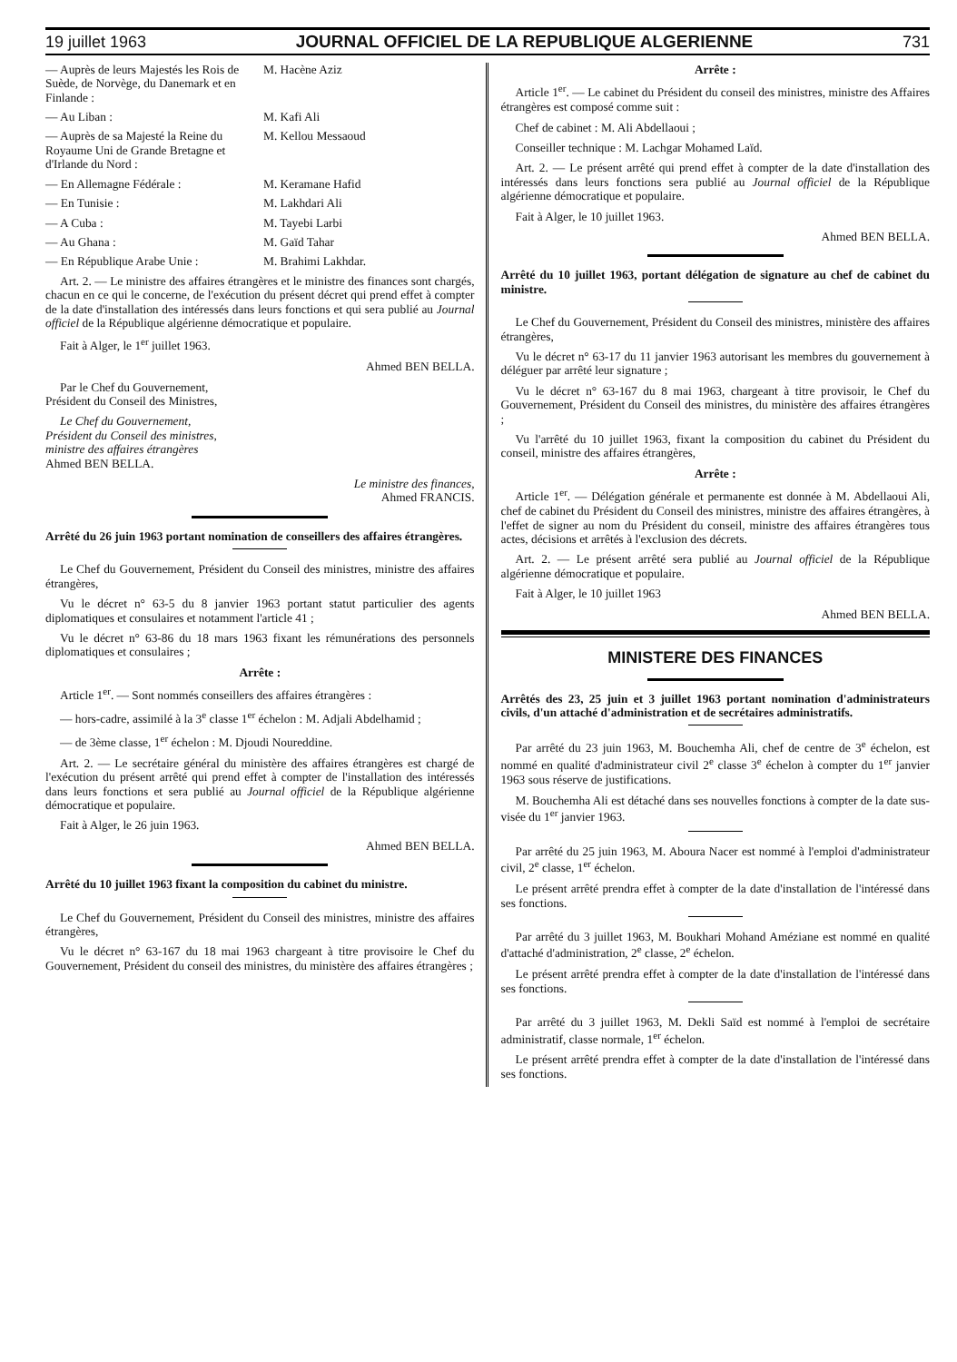19 juillet 1963 JOURNAL OFFICIEL DE LA REPUBLIQUE ALGERIENNE 731
— Auprès de leurs Majestés les Rois de Suède, de Norvège, du Danemark et en Finlande : M. Hacène Aziz
— Au Liban : M. Kafi Ali
— Auprès de sa Majesté la Reine du Royaume Uni de Grande Bretagne et d'Irlande du Nord : M. Kellou Messaoud
— En Allemagne Fédérale : M. Keramane Hafid
— En Tunisie : M. Lakhdari Ali
— A Cuba : M. Tayebi Larbi
— Au Ghana : M. Gaïd Tahar
— En République Arabe Unie : M. Brahimi Lakhdar.
Art. 2. — Le ministre des affaires étrangères et le ministre des finances sont chargés, chacun en ce qui le concerne, de l'exécution du présent décret qui prend effet à compter de la date d'installation des intéressés dans leurs fonctions et qui sera publié au Journal officiel de la République algérienne démocratique et populaire.
Fait à Alger, le 1<sup>er</sup> juillet 1963.
Ahmed BEN BELLA.
Par le Chef du Gouvernement,
Président du Conseil des Ministres,
Le Chef du Gouvernement,
Président du Conseil des ministres,
ministre des affaires étrangères
Ahmed BEN BELLA.
Le ministre des finances,
Ahmed FRANCIS.
Arrêté du 26 juin 1963 portant nomination de conseillers des affaires étrangères.
Le Chef du Gouvernement, Président du Conseil des ministres, ministre des affaires étrangères,
Vu le décret n° 63-5 du 8 janvier 1963 portant statut particulier des agents diplomatiques et consulaires et notamment l'article 41 ;
Vu le décret n° 63-86 du 18 mars 1963 fixant les rémunérations des personnels diplomatiques et consulaires ;
Arrête :
Article 1<sup>er</sup>. — Sont nommés conseillers des affaires étrangères :
— hors-cadre, assimilé à la 3<sup>e</sup> classe 1<sup>er</sup> échelon : M. Adjali Abdelhamid ;
— de 3ème classe, 1<sup>er</sup> échelon : M. Djoudi Noureddine.
Art. 2. — Le secrétaire général du ministère des affaires étrangères est chargé de l'exécution du présent arrêté qui prend effet à compter de l'installation des intéressés dans leurs fonctions et sera publié au Journal officiel de la République algérienne démocratique et populaire.
Fait à Alger, le 26 juin 1963.
Ahmed BEN BELLA.
Arrêté du 10 juillet 1963 fixant la composition du cabinet du ministre.
Le Chef du Gouvernement, Président du Conseil des ministres, ministre des affaires étrangères,
Vu le décret n° 63-167 du 18 mai 1963 chargeant à titre provisoire le Chef du Gouvernement, Président du conseil des ministres, du ministère des affaires étrangères ;
Arrête :
Article 1<sup>er</sup>. — Le cabinet du Président du conseil des ministres, ministre des Affaires étrangères est composé comme suit :
Chef de cabinet : M. Ali Abdellaoui ;
Conseiller technique : M. Lachgar Mohamed Laïd.
Art. 2. — Le présent arrêté qui prend effet à compter de la date d'installation des intéressés dans leurs fonctions sera publié au Journal officiel de la République algérienne démocratique et populaire.
Fait à Alger, le 10 juillet 1963.
Ahmed BEN BELLA.
Arrêté du 10 juillet 1963, portant délégation de signature au chef de cabinet du ministre.
Le Chef du Gouvernement, Président du Conseil des ministres, ministère des affaires étrangères,
Vu le décret n° 63-17 du 11 janvier 1963 autorisant les membres du gouvernement à déléguer par arrêté leur signature ;
Vu le décret n° 63-167 du 8 mai 1963, chargeant à titre provisoir, le Chef du Gouvernement, Président du Conseil des ministres, du ministère des affaires étrangères ;
Vu l'arrêté du 10 juillet 1963, fixant la composition du cabinet du Président du conseil, ministre des affaires étrangères,
Arrête :
Article 1<sup>er</sup>. — Délégation générale et permanente est donnée à M. Abdellaoui Ali, chef de cabinet du Président du Conseil des ministres, ministre des affaires étrangères, à l'effet de signer au nom du Président du conseil, ministre des affaires étrangères tous actes, décisions et arrêtés à l'exclusion des décrets.
Art. 2. — Le présent arrêté sera publié au Journal officiel de la République algérienne démocratique et populaire.
Fait à Alger, le 10 juillet 1963
Ahmed BEN BELLA.
MINISTERE DES FINANCES
Arrêtés des 23, 25 juin et 3 juillet 1963 portant nomination d'administrateurs civils, d'un attaché d'administration et de secrétaires administratifs.
Par arrêté du 23 juin 1963, M. Bouchemha Ali, chef de centre de 3<sup>e</sup> échelon, est nommé en qualité d'administrateur civil 2<sup>e</sup> classe 3<sup>e</sup> échelon à compter du 1<sup>er</sup> janvier 1963 sous réserve de justifications.
M. Bouchemha Ali est détaché dans ses nouvelles fonctions à compter de la date sus-visée du 1<sup>er</sup> janvier 1963.
Par arrêté du 25 juin 1963, M. Aboura Nacer est nommé à l'emploi d'administrateur civil, 2<sup>e</sup> classe, 1<sup>er</sup> échelon.
Le présent arrêté prendra effet à compter de la date d'installation de l'intéressé dans ses fonctions.
Par arrêté du 3 juillet 1963, M. Boukhari Mohand Améziane est nommé en qualité d'attaché d'administration, 2<sup>e</sup> classe, 2<sup>e</sup> échelon.
Le présent arrêté prendra effet à compter de la date d'installation de l'intéressé dans ses fonctions.
Par arrêté du 3 juillet 1963, M. Dekli Saïd est nommé à l'emploi de secrétaire administratif, classe normale, 1<sup>er</sup> échelon.
Le présent arrêté prendra effet à compter de la date d'installation de l'intéressé dans ses fonctions.